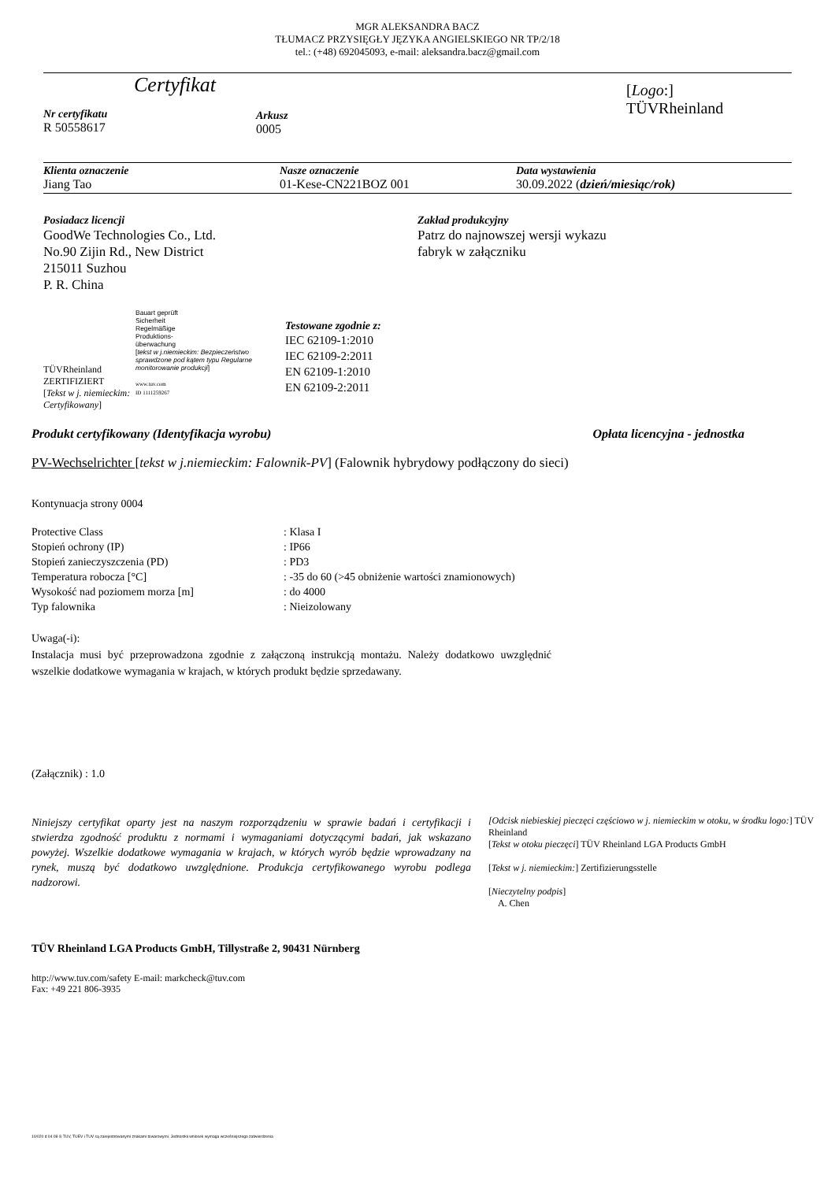MGR ALEKSANDRA BACZ
TŁUMACZ PRZYSIĘGŁY JĘZYKA ANGIELSKIEGO NR TP/2/18
tel.: (+48) 692045093, e-mail: aleksandra.bacz@gmail.com
Certyfikat
Nr certyfikatu
R 50558617
Arkusz
0005
[Logo:]
TÜVRheinland
Klienta oznaczenie
Jiang Tao
Nasze oznaczenie
01-Kese-CN221BOZ 001
Data wystawienia
30.09.2022 (dzień/miesiąc/rok)
Posiadacz licencji
GoodWe Technologies Co., Ltd.
No.90 Zijin Rd., New District
215011 Suzhou
P. R. China
Zakład produkcyjny
Patrz do najnowszej wersji wykazu
fabryk w załączniku
TÜVRheinland
ZERTIFIZIERT
[Tekst w j. niemieckim: Certyfikowany]
Bauart geprüft
Sicherheit
Regelmäßige
Produktions-
überwachung
[tekst w j.niemieckim: Bezpieczeństwo sprawdzone pod kątem typu Regularne monitorowanie produkcji]
www.tuv.com
ID 1111259267
Testowane zgodnie z:
IEC 62109-1:2010
IEC 62109-2:2011
EN 62109-1:2010
EN 62109-2:2011
Produkt certyfikowany (Identyfikacja wyrobu) Opłata licencyjna - jednostka
PV-Wechselrichter [tekst w j.niemieckim: Falownik-PV] (Falownik hybrydowy podłączony do sieci)
Kontynuacja strony 0004
| Protective Class | : Klasa I |
| Stopień ochrony (IP) | : IP66 |
| Stopień zanieczyszczenia (PD) | : PD3 |
| Temperatura robocza [°C] | : -35 do 60 (>45 obniżenie wartości znamionowych) |
| Wysokość nad poziomem morza [m] | : do 4000 |
| Typ falownika | : Nieizolowany |
Uwaga(-i):
Instalacja musi być przeprowadzona zgodnie z załączoną instrukcją montażu. Należy dodatkowo uwzględnić wszelkie dodatkowe wymagania w krajach, w których produkt będzie sprzedawany.
(Załącznik) : 1.0
Niniejszy certyfikat oparty jest na naszym rozporządzeniu w sprawie badań i certyfikacji i stwierdza zgodność produktu z normami i wymaganiami dotyczącymi badań, jak wskazano powyżej. Wszelkie dodatkowe wymagania w krajach, w których wyrób będzie wprowadzany na rynek, muszą być dodatkowo uwzględnione. Produkcja certyfikowanego wyrobu podlega nadzorowi.
[Odcisk niebieskiej pieczęci częściowo w j. niemieckim w otoku, w środku logo:] TÜV Rheinland
[Tekst w otoku pieczęci] TÜV Rheinland LGA Products GmbH
[Tekst w j. niemieckim:] Zertifizierungsstelle
[Nieczytelny podpis]
A. Chen
TÜV Rheinland LGA Products GmbH, Tillystraße 2, 90431 Nürnberg
http://www.tuv.com/safety E-mail: markcheck@tuv.com
Fax: +49 221 806-3935
10/020 d 04 08 ® TUV, TUEV i TUV są zarejestrowanymi znakami towarowymi. Jednostkii wniosek wymaga wcześniejszego zatwierdzenia